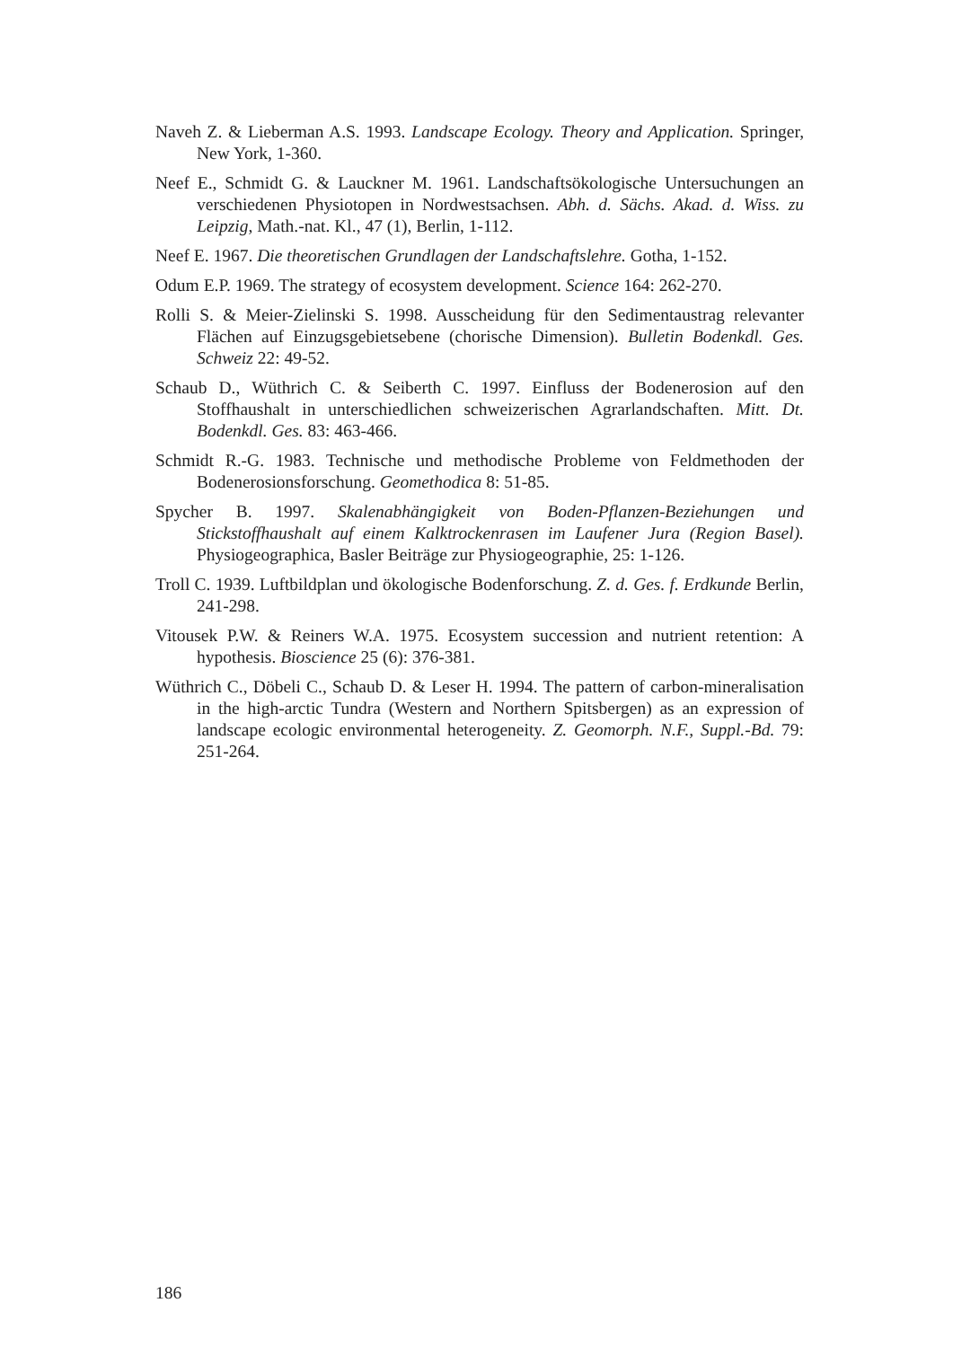Naveh Z. & Lieberman A.S. 1993. Landscape Ecology. Theory and Application. Springer, New York, 1-360.
Neef E., Schmidt G. & Lauckner M. 1961. Landschaftsökologische Untersuchungen an verschiedenen Physiotopen in Nordwestsachsen. Abh. d. Sächs. Akad. d. Wiss. zu Leipzig, Math.-nat. Kl., 47 (1), Berlin, 1-112.
Neef E. 1967. Die theoretischen Grundlagen der Landschaftslehre. Gotha, 1-152.
Odum E.P. 1969. The strategy of ecosystem development. Science 164: 262-270.
Rolli S. & Meier-Zielinski S. 1998. Ausscheidung für den Sedimentaustrag relevanter Flächen auf Einzugsgebietsebene (chorische Dimension). Bulletin Bodenkdl. Ges. Schweiz 22: 49-52.
Schaub D., Wüthrich C. & Seiberth C. 1997. Einfluss der Bodenerosion auf den Stoffhaushalt in unterschiedlichen schweizerischen Agrarlandschaften. Mitt. Dt. Bodenkdl. Ges. 83: 463-466.
Schmidt R.-G. 1983. Technische und methodische Probleme von Feldmethoden der Bodenerosionsforschung. Geomethodica 8: 51-85.
Spycher B. 1997. Skalenabhängigkeit von Boden-Pflanzen-Beziehungen und Stickstoffhaushalt auf einem Kalktrockenrasen im Laufener Jura (Region Basel). Physiogeographica, Basler Beiträge zur Physiogeographie, 25: 1-126.
Troll C. 1939. Luftbildplan und ökologische Bodenforschung. Z. d. Ges. f. Erdkunde Berlin, 241-298.
Vitousek P.W. & Reiners W.A. 1975. Ecosystem succession and nutrient retention: A hypothesis. Bioscience 25 (6): 376-381.
Wüthrich C., Döbeli C., Schaub D. & Leser H. 1994. The pattern of carbon-mineralisation in the high-arctic Tundra (Western and Northern Spitsbergen) as an expression of landscape ecologic environmental heterogeneity. Z. Geomorph. N.F., Suppl.-Bd. 79: 251-264.
186